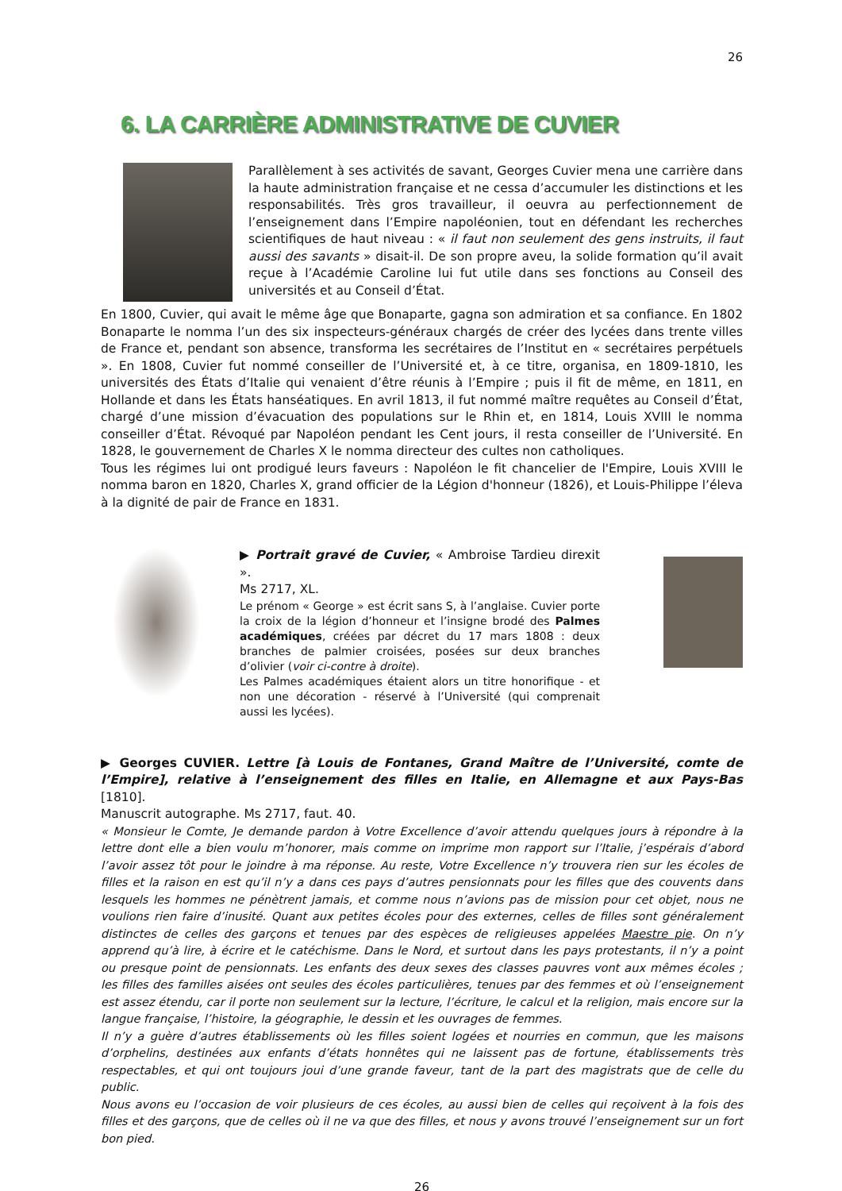26
6. LA CARRIÈRE ADMINISTRATIVE DE CUVIER
Parallèlement à ses activités de savant, Georges Cuvier mena une carrière dans la haute administration française et ne cessa d’accumuler les distinctions et les responsabilités. Très gros travailleur, il oeuvra au perfectionnement de l’enseignement dans l’Empire napoléonien, tout en défendant les recherches scientifiques de haut niveau : « il faut non seulement des gens instruits, il faut aussi des savants » disait-il. De son propre aveu, la solide formation qu’il avait reçue à l’Académie Caroline lui fut utile dans ses fonctions au Conseil des universités et au Conseil d’État.
En 1800, Cuvier, qui avait le même âge que Bonaparte, gagna son admiration et sa confiance. En 1802 Bonaparte le nomma l’un des six inspecteurs-généraux chargés de créer des lycées dans trente villes de France et, pendant son absence, transforma les secrétaires de l’Institut en « secrétaires perpétuels ». En 1808, Cuvier fut nommé conseiller de l’Université et, à ce titre, organisa, en 1809-1810, les universités des États d’Italie qui venaient d’être réunis à l’Empire ; puis il fit de même, en 1811, en Hollande et dans les États hanséatiques. En avril 1813, il fut nommé maître requêtes au Conseil d’État, chargé d’une mission d’évacuation des populations sur le Rhin et, en 1814, Louis XVIII le nomma conseiller d’État. Révoqué par Napoléon pendant les Cent jours, il resta conseiller de l’Université. En 1828, le gouvernement de Charles X le nomma directeur des cultes non catholiques.
Tous les régimes lui ont prodigué leurs faveurs : Napoléon le fit chancelier de l'Empire, Louis XVIII le nomma baron en 1820, Charles X, grand officier de la Légion d'honneur (1826), et Louis-Philippe l’éleva à la dignité de pair de France en 1831.
▶ Portrait gravé de Cuvier, « Ambroise Tardieu direxit ».
Ms 2717, XL.
Le prénom « George » est écrit sans S, à l’anglaise. Cuvier porte la croix de la légion d’honneur et l’insigne brodé des Palmes académiques, créées par décret du 17 mars 1808 : deux branches de palmier croisées, posées sur deux branches d’olivier (voir ci-contre à droite).
Les Palmes académiques étaient alors un titre honorifique - et non une décoration - réservé à l’Université (qui comprenait aussi les lycées).
▶ Georges CUVIER. Lettre [à Louis de Fontanes, Grand Maître de l’Université, comte de l’Empire], relative à l’enseignement des filles en Italie, en Allemagne et aux Pays-Bas [1810].
Manuscrit autographe. Ms 2717, faut. 40.
« Monsieur le Comte, Je demande pardon à Votre Excellence d’avoir attendu quelques jours à répondre à la lettre dont elle a bien voulu m’honorer, mais comme on imprime mon rapport sur l’Italie, j’espérais d’abord l’avoir assez tôt pour le joindre à ma réponse. Au reste, Votre Excellence n’y trouvera rien sur les écoles de filles et la raison en est qu’il n’y a dans ces pays d’autres pensionnats pour les filles que des couvents dans lesquels les hommes ne pénètrent jamais, et comme nous n’avions pas de mission pour cet objet, nous ne voulions rien faire d’inusité. Quant aux petites écoles pour des externes, celles de filles sont généralement distinctes de celles des garçons et tenues par des espèces de religieuses appelées Maestre pie. On n’y apprend qu’à lire, à écrire et le catéchisme. Dans le Nord, et surtout dans les pays protestants, il n’y a point ou presque point de pensionnats. Les enfants des deux sexes des classes pauvres vont aux mêmes écoles ; les filles des familles aisées ont seules des écoles particulières, tenues par des femmes et où l’enseignement est assez étendu, car il porte non seulement sur la lecture, l’écriture, le calcul et la religion, mais encore sur la langue française, l’histoire, la géographie, le dessin et les ouvrages de femmes.
Il n’y a guère d’autres établissements où les filles soient logées et nourries en commun, que les maisons d’orphelins, destinées aux enfants d’états honnêtes qui ne laissent pas de fortune, établissements très respectables, et qui ont toujours joui d’une grande faveur, tant de la part des magistrats que de celle du public.
Nous avons eu l’occasion de voir plusieurs de ces écoles, au aussi bien de celles qui reçoivent à la fois des filles et des garçons, que de celles où il ne va que des filles, et nous y avons trouvé l’enseignement sur un fort bon pied.
26